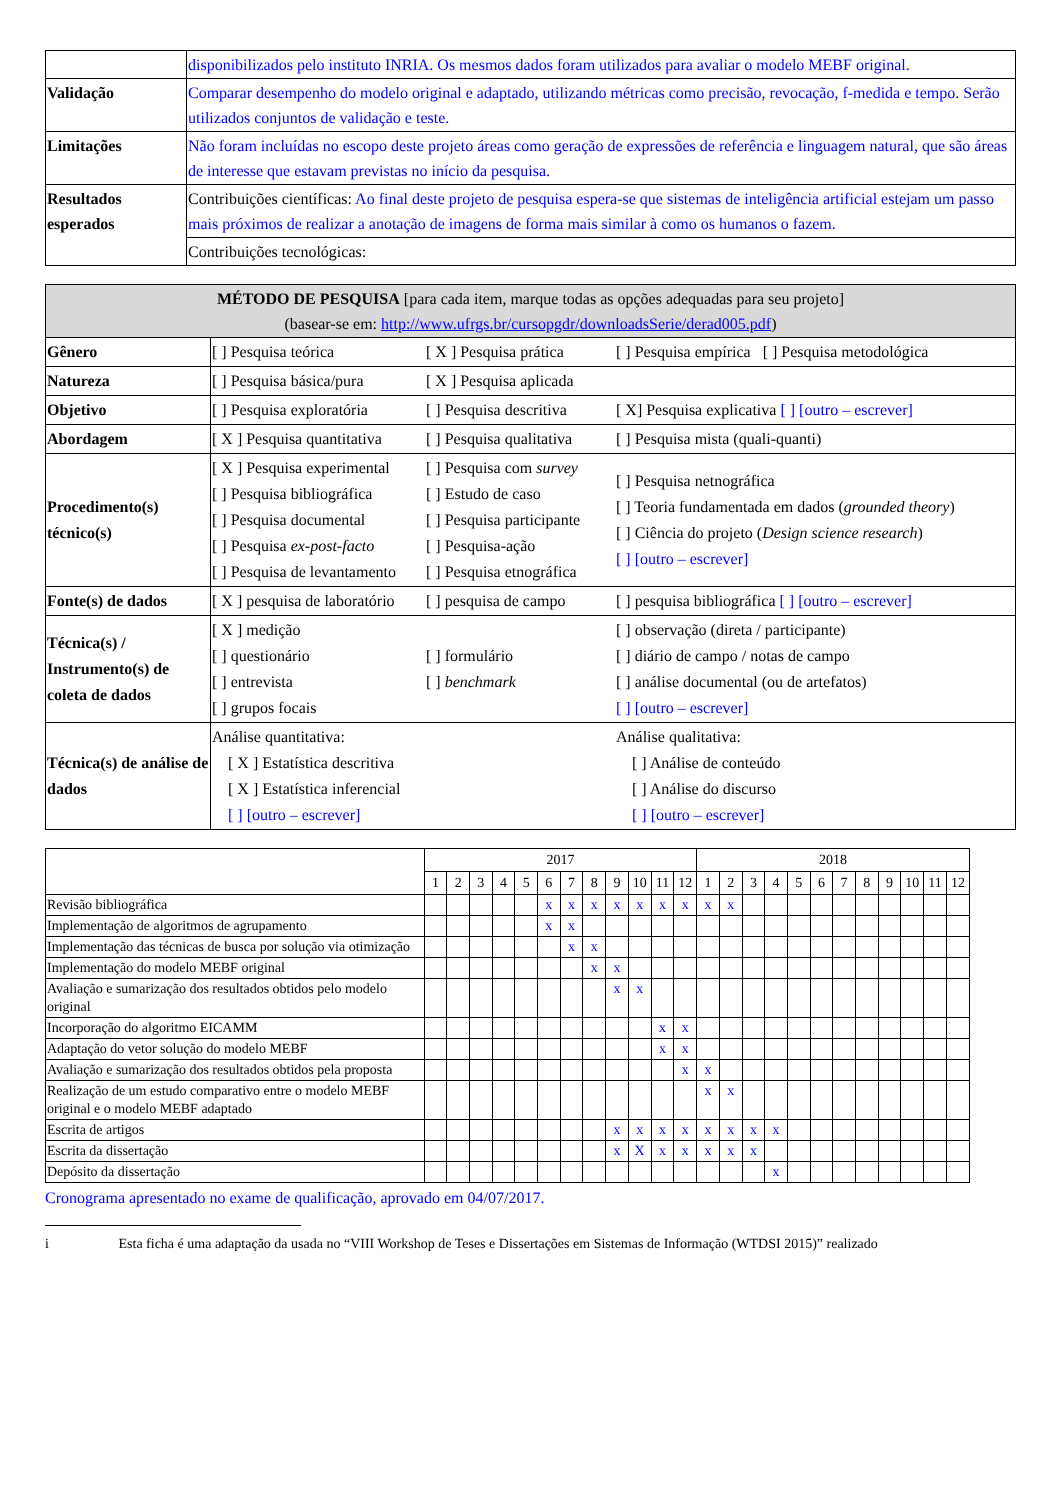| | disponibilizados pelo instituto INRIA. Os mesmos dados foram utilizados para avaliar o modelo MEBF original. |
| Validação | Comparar desempenho do modelo original e adaptado, utilizando métricas como precisão, revocação, f-medida e tempo. Serão utilizados conjuntos de validação e teste. |
| Limitações | Não foram incluídas no escopo deste projeto áreas como geração de expressões de referência e linguagem natural, que são áreas de interesse que estavam previstas no início da pesquisa. |
| Resultados esperados | Contribuições científicas: Ao final deste projeto de pesquisa espera-se que sistemas de inteligência artificial estejam um passo mais próximos de realizar a anotação de imagens de forma mais similar à como os humanos o fazem. |
| | Contribuições tecnológicas: |
| MÉTODO DE PESQUISA [para cada item, marque todas as opções adequadas para seu projeto] (basear-se em: http://www.ufrgs.br/cursopgdr/downloadsSerie/derad005.pdf ) | |
| --- | --- |
| Gênero | [ ] Pesquisa teórica [ X ] Pesquisa prática [ ] Pesquisa empírica [ ] Pesquisa metodológica |
| Natureza | [ ] Pesquisa básica/pura [ X ] Pesquisa aplicada |
| Objetivo | [ ] Pesquisa exploratória [ ] Pesquisa descritiva [ X] Pesquisa explicativa [ ] [outro – escrever] |
| Abordagem | [ X ] Pesquisa quantitativa [ ] Pesquisa qualitativa [ ] Pesquisa mista (quali-quanti) |
| Procedimento(s) técnico(s) | [ X ] Pesquisa experimental [ ] Pesquisa bibliográfica [ ] Pesquisa documental [ ] Pesquisa ex-post-facto [ ] Pesquisa de levantamento [ ] Pesquisa com survey [ ] Estudo de caso [ ] Pesquisa participante [ ] Pesquisa-ação [ ] Pesquisa etnográfica [ ] Pesquisa netnográfica [ ] Teoria fundamentada em dados ( grounded theory ) [ ] Ciência do projeto ( Design science research ) [ ] [outro – escrever] |
| Fonte(s) de dados | [ X ] pesquisa de laboratório [ ] pesquisa de campo [ ] pesquisa bibliográfica [ ] [outro – escrever] |
| Técnica(s) / Instrumento(s) de coleta de dados | [ X ] medição [ ] questionário [ ] entrevista [ ] grupos focais [ ] formulário [ ] benchmark [ ] observação (direta / participante) [ ] diário de campo / notas de campo [ ] análise documental (ou de artefatos) [ ] [outro – escrever] |
| Técnica(s) de análise de dados | Análise quantitativa: [ X ] Estatística descritiva [ X ] Estatística inferencial [ ] [outro – escrever] Análise qualitativa: [ ] Análise de conteúdo [ ] Análise do discurso [ ] [outro – escrever] |
| | 2017 | | | | | | | | | | | | 2018 | | | | | | | | | | | |
| --- | --- | --- | --- | --- | --- | --- | --- | --- | --- | --- | --- | --- | --- | --- | --- | --- | --- | --- | --- | --- | --- | --- | --- | --- |
| | 1 | 2 | 3 | 4 | 5 | 6 | 7 | 8 | 9 | 10 | 11 | 12 | 1 | 2 | 3 | 4 | 5 | 6 | 7 | 8 | 9 | 10 | 11 | 12 |
| Revisão bibliográfica | | | | | | x | x | x | x | x | x | x | x | x | | | | | | | | | | |
| Implementação de algoritmos de agrupamento | | | | | | x | x | | | | | | | | | | | | | | | | | |
| Implementação das técnicas de busca por solução via otimização | | | | | | | x | x | | | | | | | | | | | | | | | | |
| Implementação do modelo MEBF original | | | | | | | | x | x | | | | | | | | | | | | | | | |
| Avaliação e sumarização dos resultados obtidos pelo modelo original | | | | | | | | | x | x | | | | | | | | | | | | | | |
| Incorporação do algoritmo EICAMM | | | | | | | | | | | x | x | | | | | | | | | | | | |
| Adaptação do vetor solução do modelo MEBF | | | | | | | | | | | x | x | | | | | | | | | | | | |
| Avaliação e sumarização dos resultados obtidos pela proposta | | | | | | | | | | | | x | x | | | | | | | | | | | |
| Realização de um estudo comparativo entre o modelo MEBF original e o modelo MEBF adaptado | | | | | | | | | | | | | x | x | | | | | | | | | | |
| Escrita de artigos | | | | | | | | | x | x | x | x | x | x | x | x | | | | | | | | |
| Escrita da dissertação | | | | | | | | | x | X | x | x | x | x | x | | | | | | | | | |
| Depósito da dissertação | | | | | | | | | | | | | | | | x | | | | | | | | |
Cronograma apresentado no exame de qualificação, aprovado em 04/07/2017.
i Esta ficha é uma adaptação da usada no “VIII Workshop de Teses e Dissertações em Sistemas de Informação (WTDSI 2015)” realizado